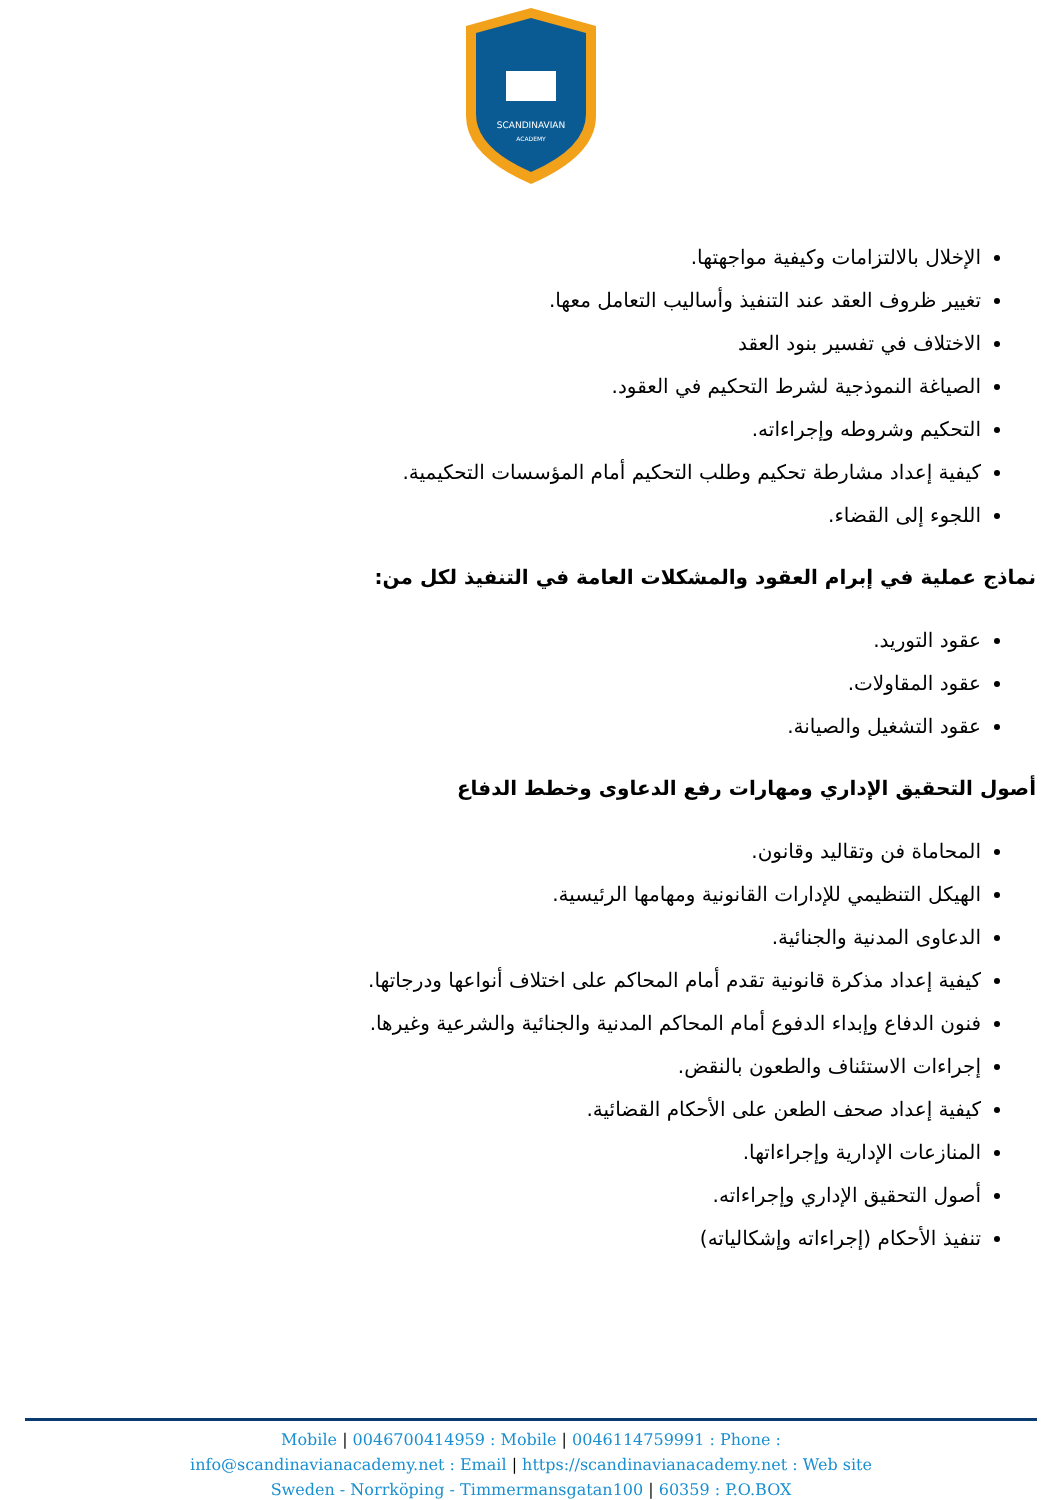SCANDINAVIAN
ACADEMY
الإخلال بالالتزامات وكيفية مواجهتها.
تغيير ظروف العقد عند التنفيذ وأساليب التعامل معها.
الاختلاف في تفسير بنود العقد
الصياغة النموذجية لشرط التحكيم في العقود.
التحكيم وشروطه وإجراءاته.
كيفية إعداد مشارطة تحكيم وطلب التحكيم أمام المؤسسات التحكيمية.
اللجوء إلى القضاء.
نماذج عملية في إبرام العقود والمشكلات العامة في التنفيذ لكل من:
عقود التوريد.
عقود المقاولات.
عقود التشغيل والصيانة.
أصول التحقيق الإداري ومهارات رفع الدعاوى وخطط الدفاع
المحاماة فن وتقاليد وقانون.
الهيكل التنظيمي للإدارات القانونية ومهامها الرئيسية.
الدعاوى المدنية والجنائية.
كيفية إعداد مذكرة قانونية تقدم أمام المحاكم على اختلاف أنواعها ودرجاتها.
فنون الدفاع وإبداء الدفوع أمام المحاكم المدنية والجنائية والشرعية وغيرها.
إجراءات الاستئناف والطعون بالنقض.
كيفية إعداد صحف الطعن على الأحكام القضائية.
المنازعات الإدارية وإجراءاتها.
أصول التحقيق الإداري وإجراءاته.
تنفيذ الأحكام (إجراءاته وإشكالياته)
Mobile | 0046700414959 : Mobile | 0046114759991 : Phone :
info@scandinavianacademy.net : Email | https://scandinavianacademy.net : Web site
Sweden - Norrköping - Timmermansgatan100 | 60359 : P.O.BOX